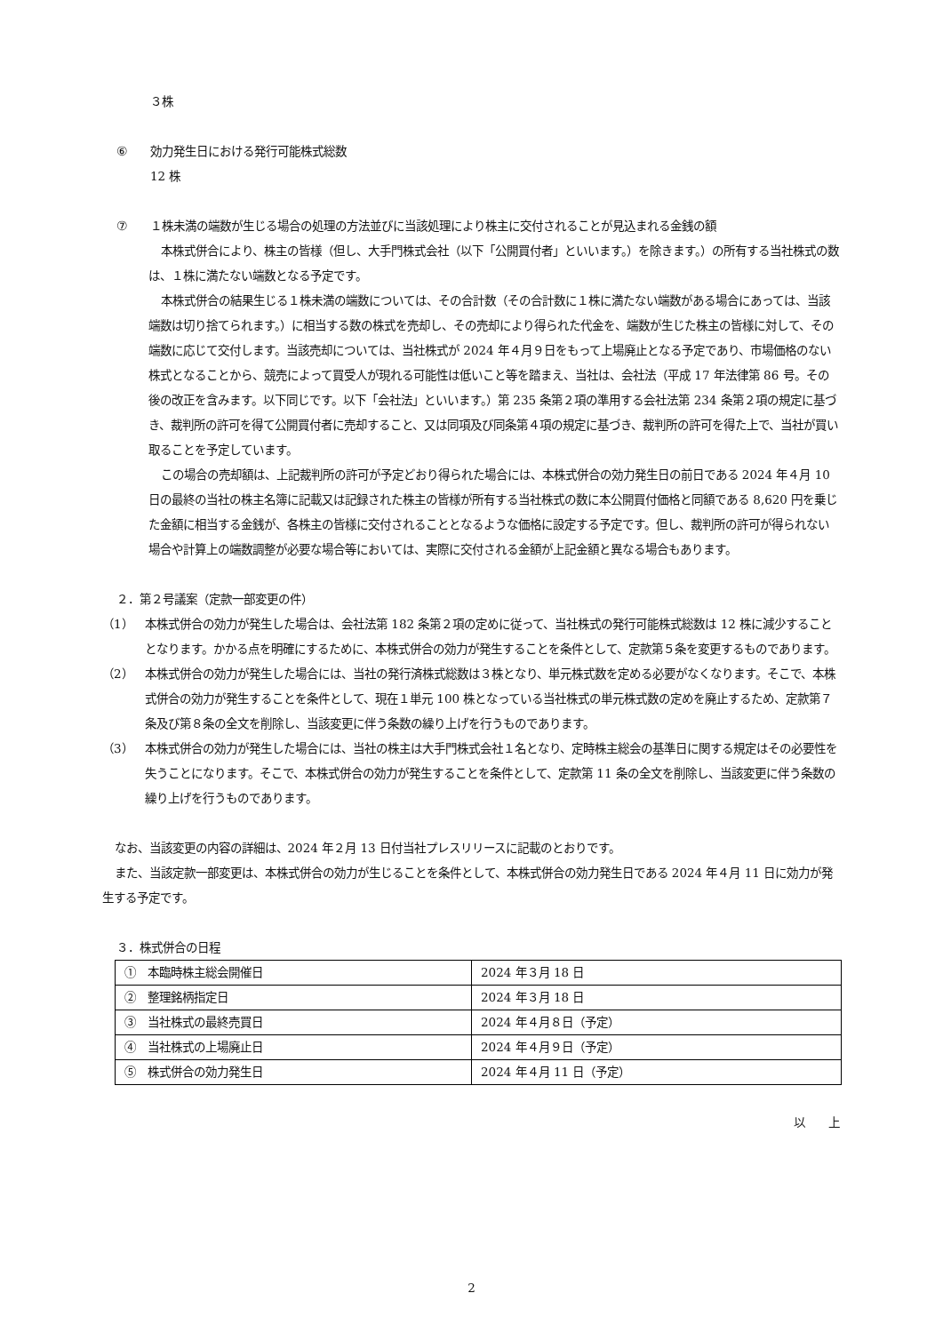３株
⑥ 効力発生日における発行可能株式総数
12 株
⑦ １株未満の端数が生じる場合の処理の方法並びに当該処理により株主に交付されることが見込まれる金銭の額
本株式併合により、株主の皆様（但し、大手門株式会社（以下「公開買付者」といいます。）を除きます。）の所有する当社株式の数は、１株に満たない端数となる予定です。
本株式併合の結果生じる１株未満の端数については、その合計数（その合計数に１株に満たない端数がある場合にあっては、当該端数は切り捨てられます。）に相当する数の株式を売却し、その売却により得られた代金を、端数が生じた株主の皆様に対して、その端数に応じて交付します。当該売却については、当社株式が 2024 年４月９日をもって上場廃止となる予定であり、市場価格のない株式となることから、競売によって買受人が現れる可能性は低いこと等を踏まえ、当社は、会社法（平成 17 年法律第 86 号。その後の改正を含みます。以下同じです。以下「会社法」といいます。）第 235 条第２項の準用する会社法第 234 条第２項の規定に基づき、裁判所の許可を得て公開買付者に売却すること、又は同項及び同条第４項の規定に基づき、裁判所の許可を得た上で、当社が買い取ることを予定しています。
この場合の売却額は、上記裁判所の許可が予定どおり得られた場合には、本株式併合の効力発生日の前日である 2024 年４月 10 日の最終の当社の株主名簿に記載又は記録された株主の皆様が所有する当社株式の数に本公開買付価格と同額である 8,620 円を乗じた金額に相当する金銭が、各株主の皆様に交付されることとなるような価格に設定する予定です。但し、裁判所の許可が得られない場合や計算上の端数調整が必要な場合等においては、実際に交付される金額が上記金額と異なる場合もあります。
２．第２号議案（定款一部変更の件）
（1） 本株式併合の効力が発生した場合は、会社法第 182 条第２項の定めに従って、当社株式の発行可能株式総数は 12 株に減少することとなります。かかる点を明確にするために、本株式併合の効力が発生することを条件として、定款第５条を変更するものであります。
（2） 本株式併合の効力が発生した場合には、当社の発行済株式総数は３株となり、単元株式数を定める必要がなくなります。そこで、本株式併合の効力が発生することを条件として、現在１単元 100 株となっている当社株式の単元株式数の定めを廃止するため、定款第７条及び第８条の全文を削除し、当該変更に伴う条数の繰り上げを行うものであります。
（3） 本株式併合の効力が発生した場合には、当社の株主は大手門株式会社１名となり、定時株主総会の基準日に関する規定はその必要性を失うことになります。そこで、本株式併合の効力が発生することを条件として、定款第 11 条の全文を削除し、当該変更に伴う条数の繰り上げを行うものであります。
なお、当該変更の内容の詳細は、2024 年２月 13 日付当社プレスリリースに記載のとおりです。
また、当該定款一部変更は、本株式併合の効力が生じることを条件として、本株式併合の効力発生日である 2024 年４月 11 日に効力が発生する予定です。
３．株式併合の日程
| ① 本臨時株主総会開催日 | 2024 年３月 18 日 |
| ② 整理銘柄指定日 | 2024 年３月 18 日 |
| ③ 当社株式の最終売買日 | 2024 年４月８日（予定） |
| ④ 当社株式の上場廃止日 | 2024 年４月９日（予定） |
| ⑤ 株式併合の効力発生日 | 2024 年４月 11 日（予定） |
以　　上
2